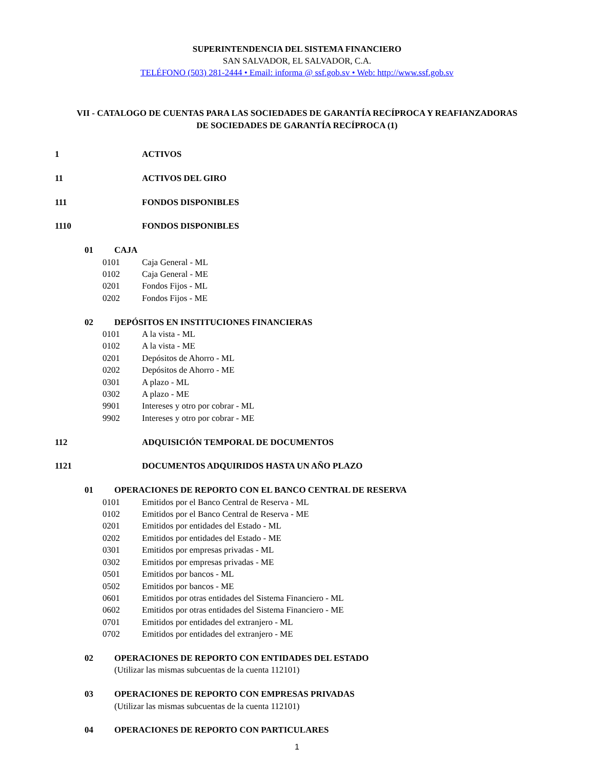SUPERINTENDENCIA DEL SISTEMA FINANCIERO
SAN SALVADOR, EL SALVADOR, C.A.
TELÉFONO (503) 281-2444 • Email: informa @ ssf.gob.sv • Web: http://www.ssf.gob.sv
VII - CATALOGO DE CUENTAS PARA LAS SOCIEDADES DE GARANTÍA RECÍPROCA Y REAFIANZADORAS
DE SOCIEDADES DE GARANTÍA RECÍPROCA (1)
1 ACTIVOS
11 ACTIVOS DEL GIRO
111 FONDOS DISPONIBLES
1110 FONDOS DISPONIBLES
01 CAJA
0101 Caja General - ML
0102 Caja General - ME
0201 Fondos Fijos - ML
0202 Fondos Fijos - ME
02 DEPÓSITOS EN INSTITUCIONES FINANCIERAS
0101 A la vista - ML
0102 A la vista - ME
0201 Depósitos de Ahorro - ML
0202 Depósitos de Ahorro - ME
0301 A plazo - ML
0302 A plazo - ME
9901 Intereses y otro por cobrar - ML
9902 Intereses y otro por cobrar - ME
112 ADQUISICIÓN TEMPORAL DE DOCUMENTOS
1121 DOCUMENTOS ADQUIRIDOS HASTA UN AÑO PLAZO
01 OPERACIONES DE REPORTO CON EL BANCO CENTRAL DE RESERVA
0101 Emitidos por el Banco Central de Reserva - ML
0102 Emitidos por el Banco Central de Reserva - ME
0201 Emitidos por entidades del Estado - ML
0202 Emitidos por entidades del Estado - ME
0301 Emitidos por empresas privadas - ML
0302 Emitidos por empresas privadas - ME
0501 Emitidos por bancos - ML
0502 Emitidos por bancos - ME
0601 Emitidos por otras entidades del Sistema Financiero - ML
0602 Emitidos por otras entidades del Sistema Financiero - ME
0701 Emitidos por entidades del extranjero - ML
0702 Emitidos por entidades del extranjero - ME
02 OPERACIONES DE REPORTO CON ENTIDADES DEL ESTADO
(Utilizar las mismas subcuentas de la cuenta 112101)
03 OPERACIONES DE REPORTO CON EMPRESAS PRIVADAS
(Utilizar las mismas subcuentas de la cuenta 112101)
04 OPERACIONES DE REPORTO CON PARTICULARES
1